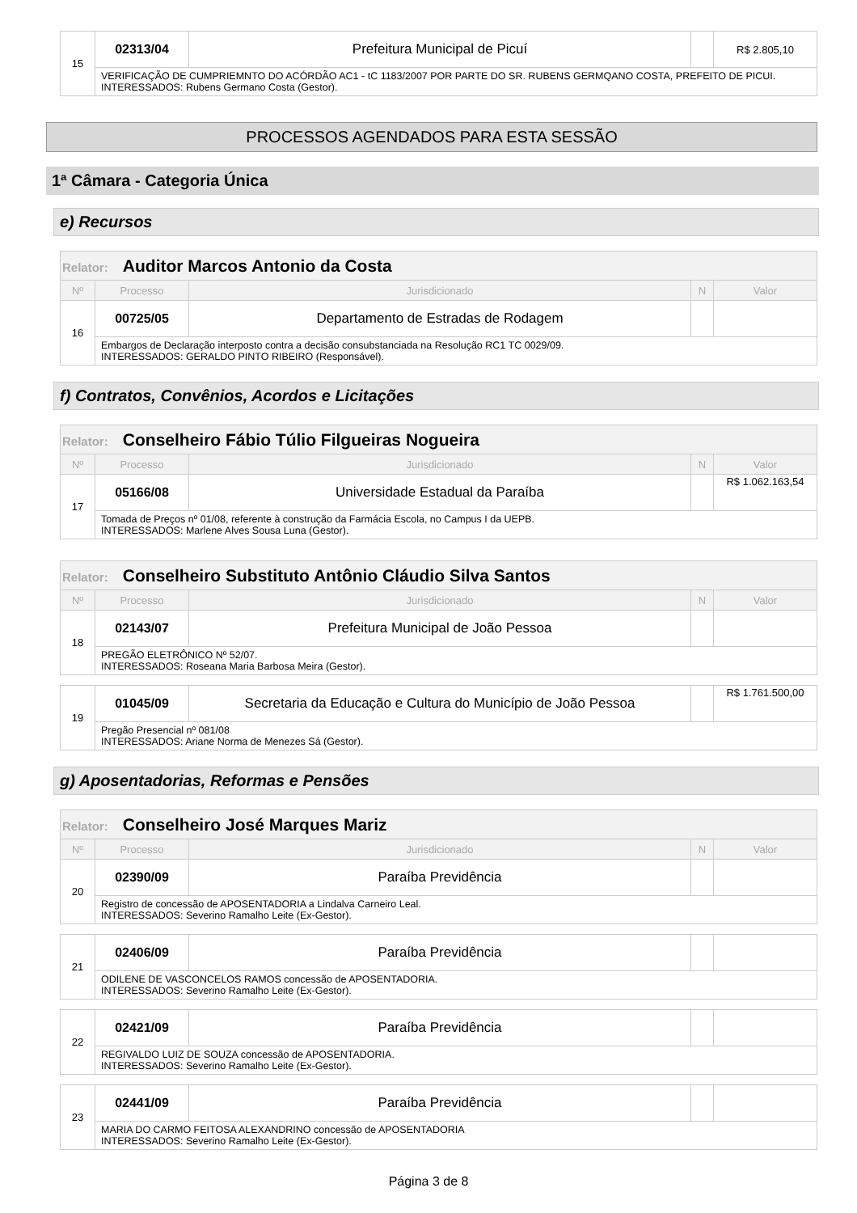| 15 | 02313/04 | Prefeitura Municipal de Picuí | | R$ 2.805,10 |
| | VERIFICAÇÃO DE CUMPRIEMNTO DO ACÓRDÃO AC1 - tC 1183/2007 POR PARTE DO SR. RUBENS GERMQANO COSTA, PREFEITO DE PICUI. INTERESSADOS: Rubens Germano Costa (Gestor). | | | |
PROCESSOS AGENDADOS PARA ESTA SESSÃO
1ª Câmara - Categoria Única
e) Recursos
| Relator: Auditor Marcos Antonio da Costa | | | | |
| --- | --- | --- | --- | --- |
| Nº | Processo | Jurisdicionado | N | Valor |
| 16 | 00725/05 | Departamento de Estradas de Rodagem | | |
| | Embargos de Declaração interposto contra a decisão consubstanciada na Resolução RC1 TC 0029/09. INTERESSADOS: GERALDO PINTO RIBEIRO (Responsável). | | | |
f) Contratos, Convênios, Acordos e Licitações
| Relator: Conselheiro Fábio Túlio Filgueiras Nogueira | | | | |
| --- | --- | --- | --- | --- |
| Nº | Processo | Jurisdicionado | N | Valor |
| 17 | 05166/08 | Universidade Estadual da Paraíba | | R$ 1.062.163,54 |
| | Tomada de Preços nº 01/08, referente à construção da Farmácia Escola, no Campus I da UEPB. INTERESSADOS: Marlene Alves Sousa Luna (Gestor). | | | |
| Relator: Conselheiro Substituto Antônio Cláudio Silva Santos | | | | |
| --- | --- | --- | --- | --- |
| Nº | Processo | Jurisdicionado | N | Valor |
| 18 | 02143/07 | Prefeitura Municipal de João Pessoa | | |
| | PREGÃO ELETRÔNICO Nº 52/07. INTERESSADOS: Roseana Maria Barbosa Meira (Gestor). | | | |
| 19 | 01045/09 | Secretaria da Educação e Cultura do Município de João Pessoa | | R$ 1.761.500,00 |
| | Pregão Presencial nº 081/08 INTERESSADOS: Ariane Norma de Menezes Sá (Gestor). | | | |
g) Aposentadorias, Reformas e Pensões
| Relator: Conselheiro José Marques Mariz | | | | |
| --- | --- | --- | --- | --- |
| Nº | Processo | Jurisdicionado | N | Valor |
| 20 | 02390/09 | Paraíba Previdência | | |
| | Registro de concessão de APOSENTADORIA a Lindalva Carneiro Leal. INTERESSADOS: Severino Ramalho Leite (Ex-Gestor). | | | |
| 21 | 02406/09 | Paraíba Previdência | | |
| | ODILENE DE VASCONCELOS RAMOS concessão de APOSENTADORIA. INTERESSADOS: Severino Ramalho Leite (Ex-Gestor). | | | |
| 22 | 02421/09 | Paraíba Previdência | | |
| | REGIVALDO LUIZ DE SOUZA concessão de APOSENTADORIA. INTERESSADOS: Severino Ramalho Leite (Ex-Gestor). | | | |
| 23 | 02441/09 | Paraíba Previdência | | |
| | MARIA DO CARMO FEITOSA ALEXANDRINO concessão de APOSENTADORIA INTERESSADOS: Severino Ramalho Leite (Ex-Gestor). | | | |
Página 3 de 8